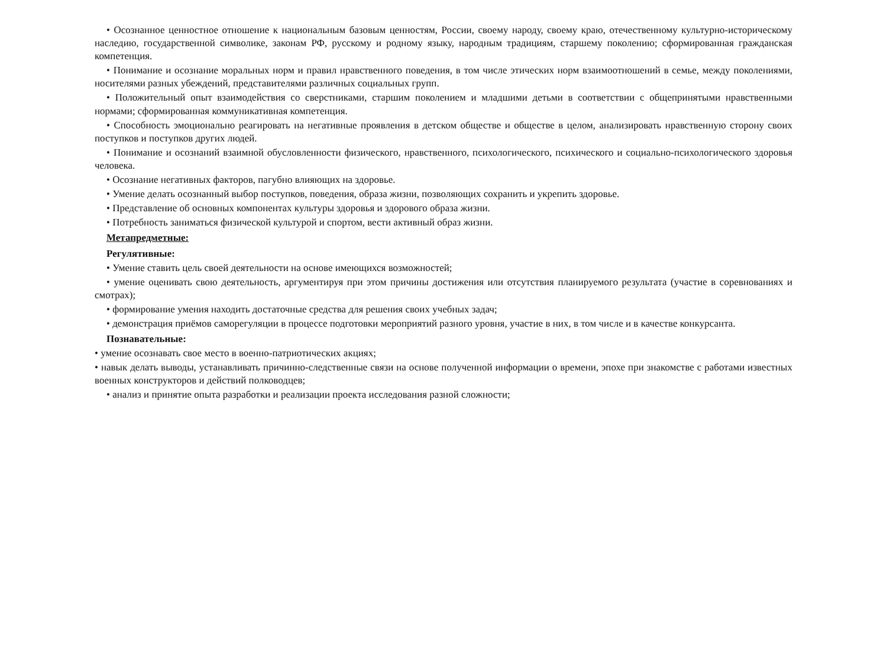• Осознанное ценностное отношение к национальным базовым ценностям, России, своему народу, своему краю, отечественному культурно-историческому наследию, государственной символике, законам РФ, русскому и родному языку, народным традициям, старшему поколению; сформированная гражданская компетенция.
• Понимание и осознание моральных норм и правил нравственного поведения, в том числе этических норм взаимоотношений в семье, между поколениями, носителями разных убеждений, представителями различных социальных групп.
• Положительный опыт взаимодействия со сверстниками, старшим поколением и младшими детьми в соответствии с общепринятыми нравственными нормами; сформированная коммуникативная компетенция.
• Способность эмоционально реагировать на негативные проявления в детском обществе и обществе в целом, анализировать нравственную сторону своих поступков и поступков других людей.
• Понимание и осознаний взаимной обусловленности физического, нравственного, психологического, психического и социально-психологического здоровья человека.
• Осознание негативных факторов, пагубно влияющих на здоровье.
• Умение делать осознанный выбор поступков, поведения, образа жизни, позволяющих сохранить и укрепить здоровье.
• Представление об основных компонентах культуры здоровья и здорового образа жизни.
• Потребность заниматься физической культурой и спортом, вести активный образ жизни.
Метапредметные:
Регулятивные:
• Умение ставить цель своей деятельности на основе имеющихся возможностей;
• умение оценивать свою деятельность, аргументируя при этом причины достижения или отсутствия планируемого результата (участие в соревнованиях и смотрах);
• формирование умения находить достаточные средства для решения своих учебных задач;
• демонстрация приёмов саморегуляции в процессе подготовки мероприятий разного уровня, участие в них, в том числе и в качестве конкурсанта.
Познавательные:
• умение осознавать свое место в военно-патриотических акциях;
• навык делать выводы, устанавливать причинно-следственные связи на основе полученной информации о времени, эпохе при знакомстве с работами известных военных конструкторов и действий полководцев;
• анализ и принятие опыта разработки и реализации проекта исследования разной сложности;